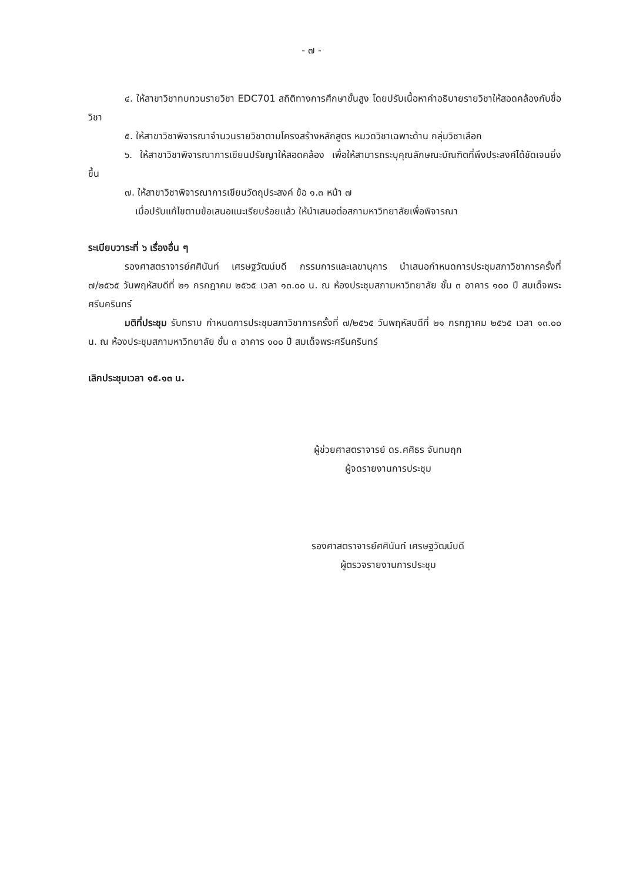- ๗ -
๔. ให้สาขาวิชาทบทวนรายวิชา EDC701 สถิติทางการศึกษาขั้นสูง โดยปรับเนื้อหาคำอธิบายรายวิชาให้สอดคล้องกับชื่อวิชา
๕. ให้สาขาวิชาพิจารณาจำนวนรายวิชาตามโครงสร้างหลักสูตร หมวดวิชาเฉพาะด้าน กลุ่มวิชาเลือก
๖. ให้สาขาวิชาพิจารณาการเขียนปรัชญาให้สอดคล้อง เพื่อให้สามารถระบุคุณลักษณะบัณฑิตที่พึงประสงค์ได้ชัดเจนยิ่งขึ้น
๗. ให้สาขาวิชาพิจารณาการเขียนวัตถุประสงค์ ข้อ ๑.๓ หน้า ๗
เมื่อปรับแก้ไขตามข้อเสนอแนะเรียบร้อยแล้ว ให้นำเสนอต่อสภามหาวิทยาลัยเพื่อพิจารณา
ระเบียบวาระที่ ๖ เรื่องอื่น ๆ
รองศาสตราจารย์ศศินันท์ เศรษฐวัฒน์บดี กรรมการและเลขานุการ นำเสนอกำหนดการประชุมสภาวิชาการครั้งที่ ๗/๒๕๖๕ วันพฤหัสบดีที่ ๒๑ กรกฎาคม ๒๕๖๕ เวลา ๑๓.๐๐ น. ณ ห้องประชุมสภามหาวิทยาลัย ชั้น ๓ อาคาร ๑๐๐ ปี สมเด็จพระศรีนครินทร์
มติที่ประชุม รับทราบ กำหนดการประชุมสภาวิชาการครั้งที่ ๗/๒๕๖๕ วันพฤหัสบดีที่ ๒๑ กรกฎาคม ๒๕๖๕ เวลา ๑๓.๐๐ น. ณ ห้องประชุมสภามหาวิทยาลัย ชั้น ๓ อาคาร ๑๐๐ ปี สมเด็จพระศรีนครินทร์
เลิกประชุมเวลา ๑๕.๑๓ น.
ผู้ช่วยศาสตราจารย์ ดร.ศศิธร จันทมฤก
ผู้จดรายงานการประชุม
รองศาสตราจารย์ศศินันท์ เศรษฐวัฒน์บดี
ผู้ตรวจรายงานการประชุม